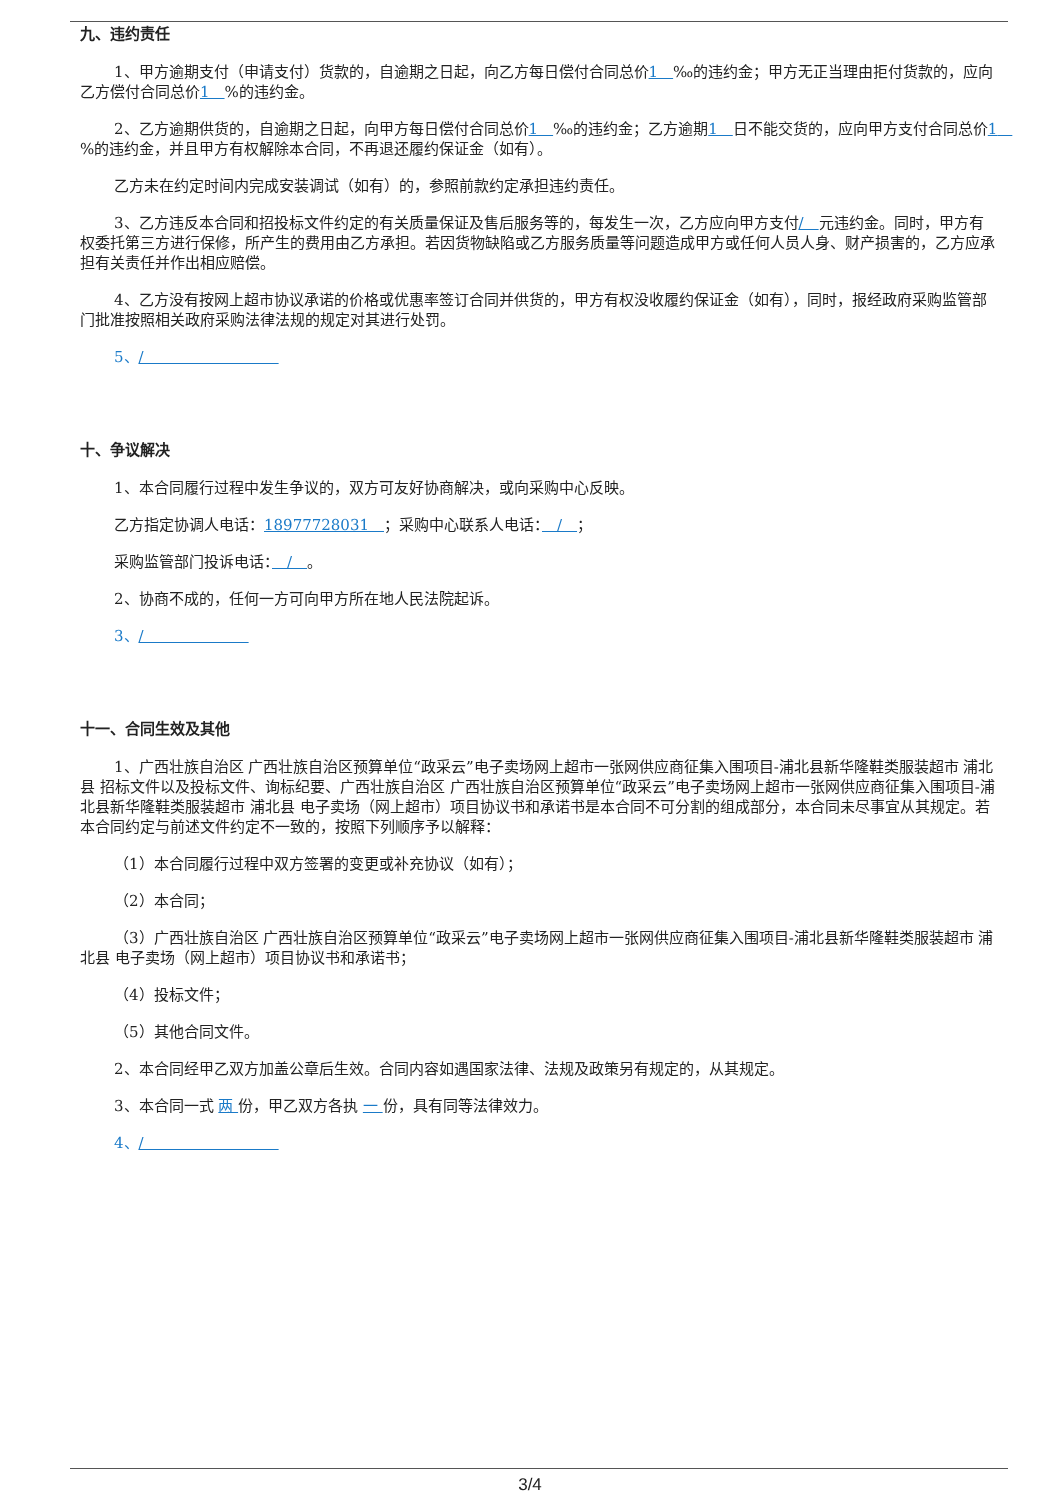九、违约责任
1、甲方逾期支付（申请支付）货款的，自逾期之日起，向乙方每日偿付合同总价1　‰的违约金；甲方无正当理由拒付货款的，应向乙方偿付合同总价1　%的违约金。
2、乙方逾期供货的，自逾期之日起，向甲方每日偿付合同总价1　‰的违约金；乙方逾期1　日不能交货的，应向甲方支付合同总价1　%的违约金，并且甲方有权解除本合同，不再退还履约保证金（如有）。
乙方未在约定时间内完成安装调试（如有）的，参照前款约定承担违约责任。
3、乙方违反本合同和招投标文件约定的有关质量保证及售后服务等的，每发生一次，乙方应向甲方支付/　元违约金。同时，甲方有权委托第三方进行保修，所产生的费用由乙方承担。若因货物缺陷或乙方服务质量等问题造成甲方或任何人员人身、财产损害的，乙方应承担有关责任并作出相应赔偿。
4、乙方没有按网上超市协议承诺的价格或优惠率签订合同并供货的，甲方有权没收履约保证金（如有），同时，报经政府采购监管部门批准按照相关政府采购法律法规的规定对其进行处罚。
5、/　　　　　　　　　
十、争议解决
1、本合同履行过程中发生争议的，双方可友好协商解决，或向采购中心反映。
乙方指定协调人电话：18977728031　；采购中心联系人电话：　/　；
采购监管部门投诉电话：　/　。
2、协商不成的，任何一方可向甲方所在地人民法院起诉。
3、/　　　　　　　
十一、合同生效及其他
1、广西壮族自治区 广西壮族自治区预算单位“政采云”电子卖场网上超市一张网供应商征集入围项目-浦北县新华隆鞋类服装超市 浦北县 招标文件以及投标文件、询标纪要、广西壮族自治区 广西壮族自治区预算单位“政采云”电子卖场网上超市一张网供应商征集入围项目-浦北县新华隆鞋类服装超市 浦北县 电子卖场（网上超市）项目协议书和承诺书是本合同不可分割的组成部分，本合同未尽事宜从其规定。若本合同约定与前述文件约定不一致的，按照下列顺序予以解释：
（1）本合同履行过程中双方签署的变更或补充协议（如有）；
（2）本合同；
（3）广西壮族自治区 广西壮族自治区预算单位“政采云”电子卖场网上超市一张网供应商征集入围项目-浦北县新华隆鞋类服装超市 浦北县 电子卖场（网上超市）项目协议书和承诺书；
（4）投标文件；
（5）其他合同文件。
2、本合同经甲乙双方加盖公章后生效。合同内容如遇国家法律、法规及政策另有规定的，从其规定。
3、本合同一式 两 份，甲乙双方各执 一 份，具有同等法律效力。
4、/　　　　　　　　　
3/4